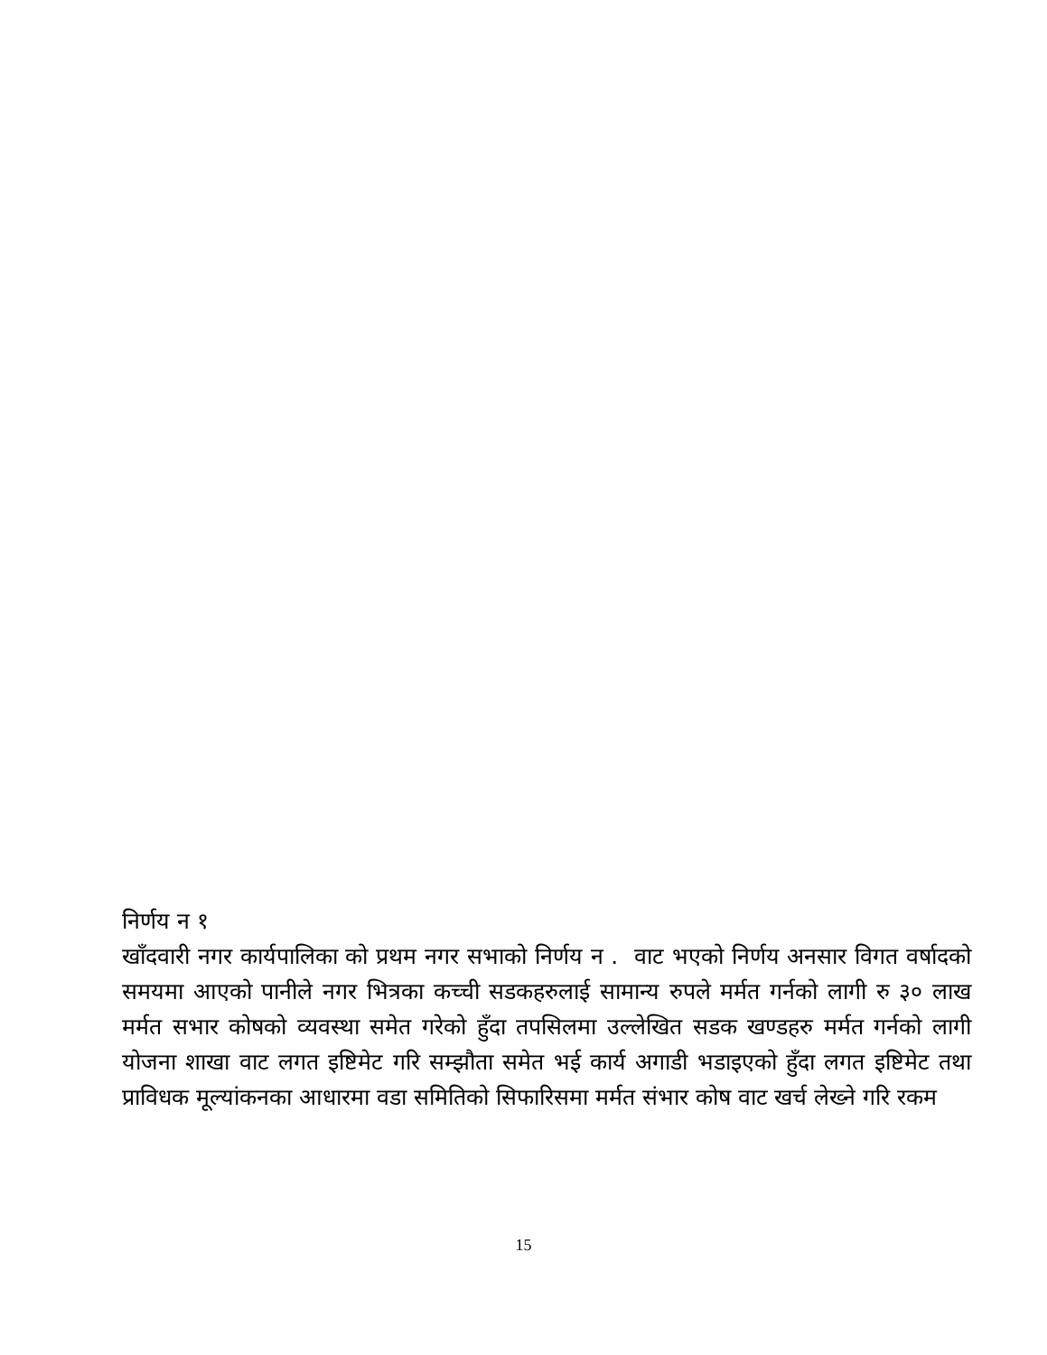निर्णय न १
खाँदवारी नगर कार्यपालिका को प्रथम नगर सभाको निर्णय न . वाट भएको निर्णय अनसार विगत वर्षादको समयमा आएको पानीले नगर भित्रका कच्ची सडकहरुलाई सामान्य रुपले मर्मत गर्नको लागी रु ३० लाख मर्मत सभार कोषको व्यवस्था समेत गरेको हुँदा तपसिलमा उल्लेखित सडक खण्डहरु मर्मत गर्नको लागी योजना शाखा वाट लगत इष्टिमेट गरि सम्झौता समेत भई कार्य अगाडी भडाइएको हुँदा लगत इष्टिमेट तथा प्राविधक मूल्यांकनका आधारमा वडा समितिको सिफारिसमा मर्मत संभार कोष वाट खर्च लेख्ने गरि रकम
15